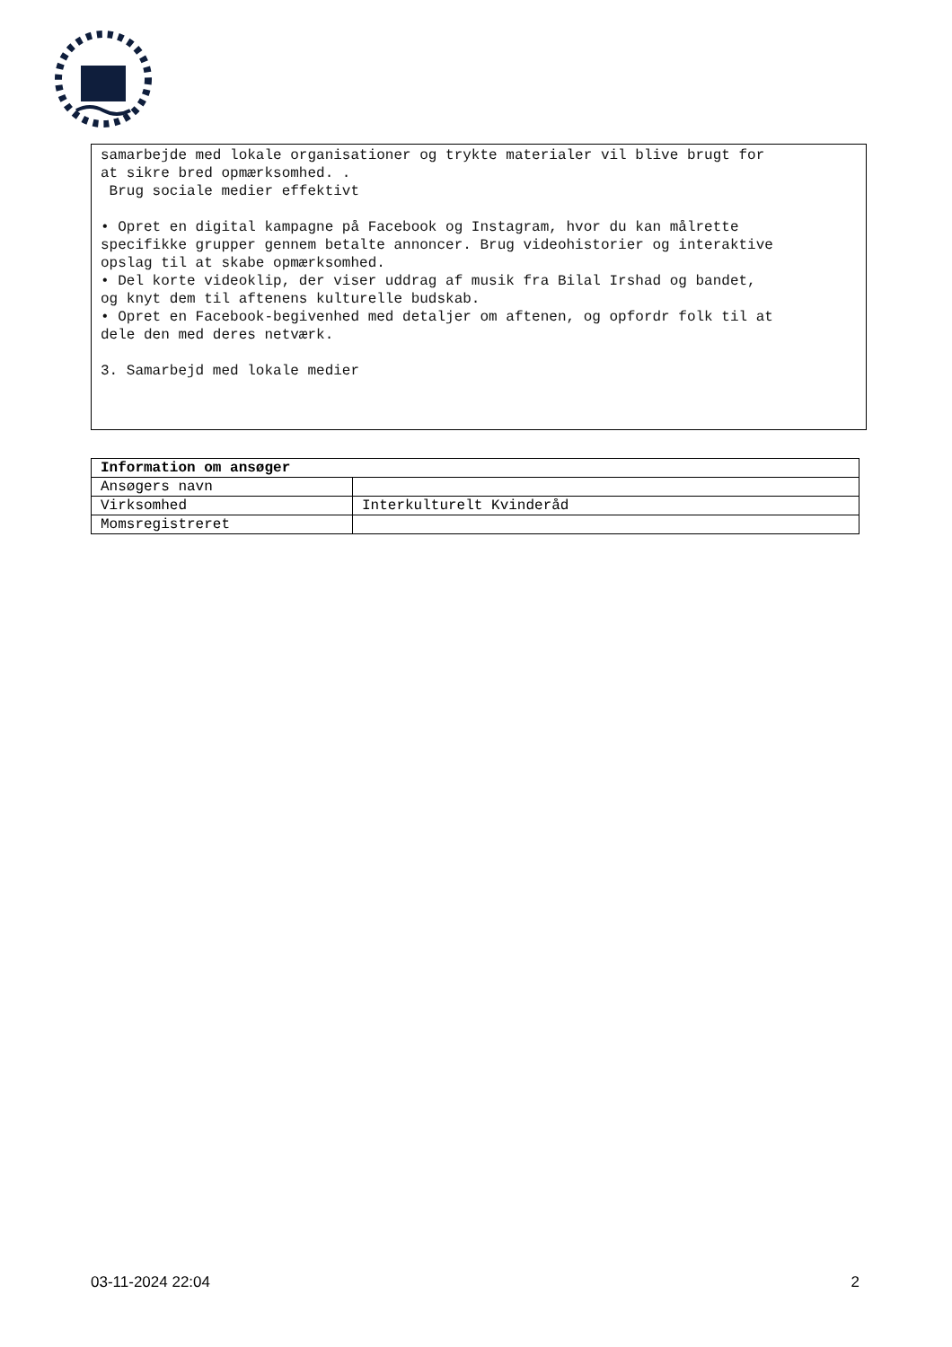samarbejde med lokale organisationer og trykte materialer vil blive brugt for at sikre bred opmærksomhed. . Brug sociale medier effektivt • Opret en digital kampagne på Facebook og Instagram, hvor du kan målrette specifikke grupper gennem betalte annoncer. Brug videohistorier og interaktive opslag til at skabe opmærksomhed. • Del korte videoklip, der viser uddrag af musik fra Bilal Irshad og bandet, og knyt dem til aftenens kulturelle budskab. • Opret en Facebook-begivenhed med detaljer om aftenen, og opfordr folk til at dele den med deres netværk. 3. Samarbejd med lokale medier
| Information om ansøger | |
| --- | --- |
| Ansøgers navn | |
| Virksomhed | Interkulturelt Kvinderåd |
| Momsregistreret | |
03-11-2024 22:04 2